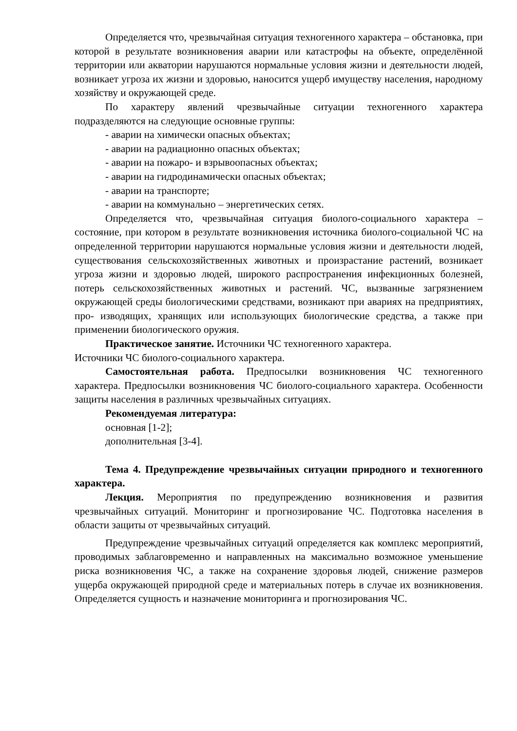Определяется что, чрезвычайная ситуация техногенного характера – обстановка, при которой в результате возникновения аварии или катастрофы на объекте, определённой территории или акватории нарушаются нормальные условия жизни и деятельности людей, возникает угроза их жизни и здоровью, наносится ущерб имуществу населения, народному хозяйству и окружающей среде.
По характеру явлений чрезвычайные ситуации техногенного характера подразделяются на следующие основные группы:
- аварии на химически опасных объектах;
- аварии на радиационно опасных объектах;
- аварии на пожаро- и взрывоопасных объектах;
- аварии на гидродинамически опасных объектах;
- аварии на транспорте;
- аварии на коммунально – энергетических сетях.
Определяется что, чрезвычайная ситуация биолого-социального характера – состояние, при котором в результате возникновения источника биолого-социальной ЧС на определенной территории нарушаются нормальные условия жизни и деятельности людей, существования сельскохозяйственных животных и произрастание растений, возникает угроза жизни и здоровью людей, широкого распространения инфекционных болезней, потерь сельскохозяйственных животных и растений. ЧС, вызванные загрязнением окружающей среды биологическими средствами, возникают при авариях на предприятиях, про- изводящих, хранящих или использующих биологические средства, а также при применении биологического оружия.
Практическое занятие. Источники ЧС техногенного характера.
Источники ЧС биолого-социального характера.
Самостоятельная работа. Предпосылки возникновения ЧС техногенного характера. Предпосылки возникновения ЧС биолого-социального характера. Особенности защиты населения в различных чрезвычайных ситуациях.
Рекомендуемая литература:
основная [1-2];
дополнительная [3-4].
Тема 4. Предупреждение чрезвычайных ситуации природного и техногенного характера.
Лекция. Мероприятия по предупреждению возникновения и развития чрезвычайных ситуаций. Мониторинг и прогнозирование ЧС. Подготовка населения в области защиты от чрезвычайных ситуаций.
Предупреждение чрезвычайных ситуаций определяется как комплекс мероприятий, проводимых заблаговременно и направленных на максимально возможное уменьшение риска возникновения ЧС, а также на сохранение здоровья людей, снижение размеров ущерба окружающей природной среде и материальных потерь в случае их возникновения. Определяется сущность и назначение мониторинга и прогнозирования ЧС.